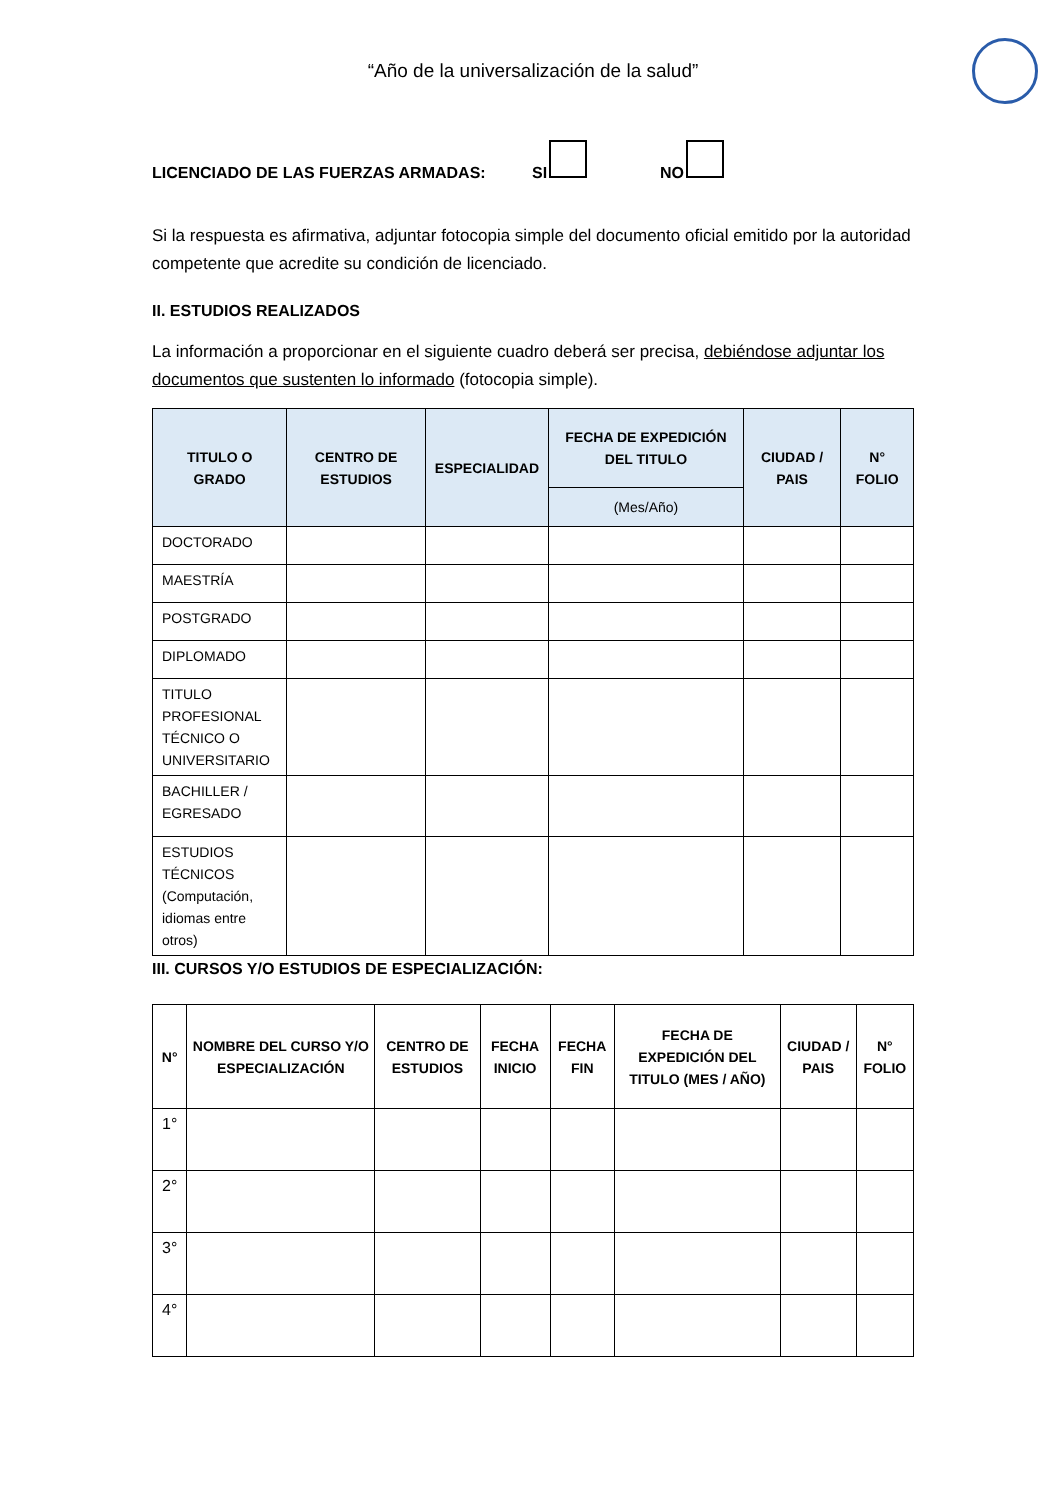“Año de la universalización de la salud”
LICENCIADO DE LAS FUERZAS ARMADAS: SI NO
Si la respuesta es afirmativa, adjuntar fotocopia simple del documento oficial emitido por la autoridad competente que acredite su condición de licenciado.
II. ESTUDIOS REALIZADOS
La información a proporcionar en el siguiente cuadro deberá ser precisa, debiéndose adjuntar los documentos que sustenten lo informado (fotocopia simple).
| TITULO O GRADO | CENTRO DE ESTUDIOS | ESPECIALIDAD | FECHA DE EXPEDICIÓN DEL TITULO | CIUDAD / PAIS | N° FOLIO |
| --- | --- | --- | --- | --- | --- |
| | | | (Mes/Año) | | |
| DOCTORADO | | | | | |
| MAESTRÍA | | | | | |
| POSTGRADO | | | | | |
| DIPLOMADO | | | | | |
| TITULO PROFESIONAL TÉCNICO O UNIVERSITARIO | | | | | |
| BACHILLER / EGRESADO | | | | | |
| ESTUDIOS TÉCNICOS (Computación, idiomas entre otros) | | | | | |
III. CURSOS Y/O ESTUDIOS DE ESPECIALIZACIÓN:
| N° | NOMBRE DEL CURSO Y/O ESPECIALIZACIÓN | CENTRO DE ESTUDIOS | FECHA INICIO | FECHA FIN | FECHA DE EXPEDICIÓN DEL TITULO (MES / AÑO) | CIUDAD / PAIS | N° FOLIO |
| --- | --- | --- | --- | --- | --- | --- | --- |
| 1° | | | | | | | |
| 2° | | | | | | | |
| 3° | | | | | | | |
| 4° | | | | | | | |